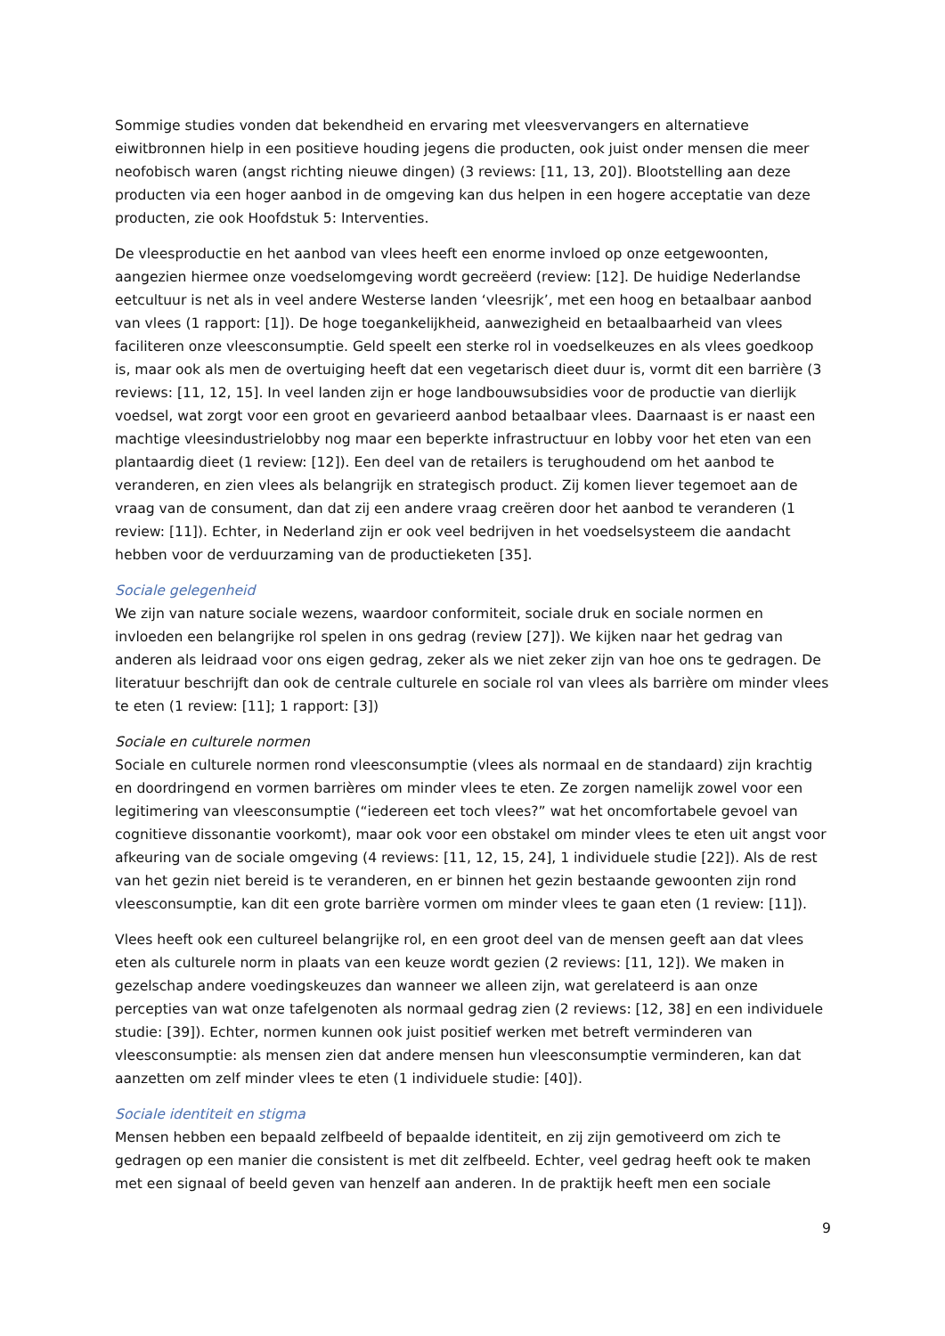Sommige studies vonden dat bekendheid en ervaring met vleesvervangers en alternatieve eiwitbronnen hielp in een positieve houding jegens die producten, ook juist onder mensen die meer neofobisch waren (angst richting nieuwe dingen) (3 reviews: [11, 13, 20]). Blootstelling aan deze producten via een hoger aanbod in de omgeving kan dus helpen in een hogere acceptatie van deze producten, zie ook Hoofdstuk 5: Interventies.
De vleesproductie en het aanbod van vlees heeft een enorme invloed op onze eetgewoonten, aangezien hiermee onze voedselomgeving wordt gecreëerd (review: [12]. De huidige Nederlandse eetcultuur is net als in veel andere Westerse landen ‘vleesrijk’, met een hoog en betaalbaar aanbod van vlees (1 rapport: [1]). De hoge toegankelijkheid, aanwezigheid en betaalbaarheid van vlees faciliteren onze vleesconsumptie. Geld speelt een sterke rol in voedselkeuzes en als vlees goedkoop is, maar ook als men de overtuiging heeft dat een vegetarisch dieet duur is, vormt dit een barrière (3 reviews: [11, 12, 15]. In veel landen zijn er hoge landbouwsubsidies voor de productie van dierlijk voedsel, wat zorgt voor een groot en gevarieerd aanbod betaalbaar vlees. Daarnaast is er naast een machtige vleesindustrielobby nog maar een beperkte infrastructuur en lobby voor het eten van een plantaardig dieet (1 review: [12]). Een deel van de retailers is terughoudend om het aanbod te veranderen, en zien vlees als belangrijk en strategisch product. Zij komen liever tegemoet aan de vraag van de consument, dan dat zij een andere vraag creëren door het aanbod te veranderen (1 review: [11]). Echter, in Nederland zijn er ook veel bedrijven in het voedselsysteem die aandacht hebben voor de verduurzaming van de productieketen [35].
Sociale gelegenheid
We zijn van nature sociale wezens, waardoor conformiteit, sociale druk en sociale normen en invloeden een belangrijke rol spelen in ons gedrag (review [27]). We kijken naar het gedrag van anderen als leidraad voor ons eigen gedrag, zeker als we niet zeker zijn van hoe ons te gedragen. De literatuur beschrijft dan ook de centrale culturele en sociale rol van vlees als barrière om minder vlees te eten (1 review: [11]; 1 rapport: [3])
Sociale en culturele normen
Sociale en culturele normen rond vleesconsumptie (vlees als normaal en de standaard) zijn krachtig en doordringend en vormen barrières om minder vlees te eten. Ze zorgen namelijk zowel voor een legitimering van vleesconsumptie (“iedereen eet toch vlees?” wat het oncomfortabele gevoel van cognitieve dissonantie voorkomt), maar ook voor een obstakel om minder vlees te eten uit angst voor afkeuring van de sociale omgeving (4 reviews: [11, 12, 15, 24], 1 individuele studie [22]). Als de rest van het gezin niet bereid is te veranderen, en er binnen het gezin bestaande gewoonten zijn rond vleesconsumptie, kan dit een grote barrière vormen om minder vlees te gaan eten (1 review: [11]).
Vlees heeft ook een cultureel belangrijke rol, en een groot deel van de mensen geeft aan dat vlees eten als culturele norm in plaats van een keuze wordt gezien (2 reviews: [11, 12]). We maken in gezelschap andere voedingskeuzes dan wanneer we alleen zijn, wat gerelateerd is aan onze percepties van wat onze tafelgenoten als normaal gedrag zien (2 reviews: [12, 38] en een individuele studie: [39]). Echter, normen kunnen ook juist positief werken met betreft verminderen van vleesconsumptie: als mensen zien dat andere mensen hun vleesconsumptie verminderen, kan dat aanzetten om zelf minder vlees te eten (1 individuele studie: [40]).
Sociale identiteit en stigma
Mensen hebben een bepaald zelfbeeld of bepaalde identiteit, en zij zijn gemotiveerd om zich te gedragen op een manier die consistent is met dit zelfbeeld. Echter, veel gedrag heeft ook te maken met een signaal of beeld geven van henzelf aan anderen. In de praktijk heeft men een sociale
9